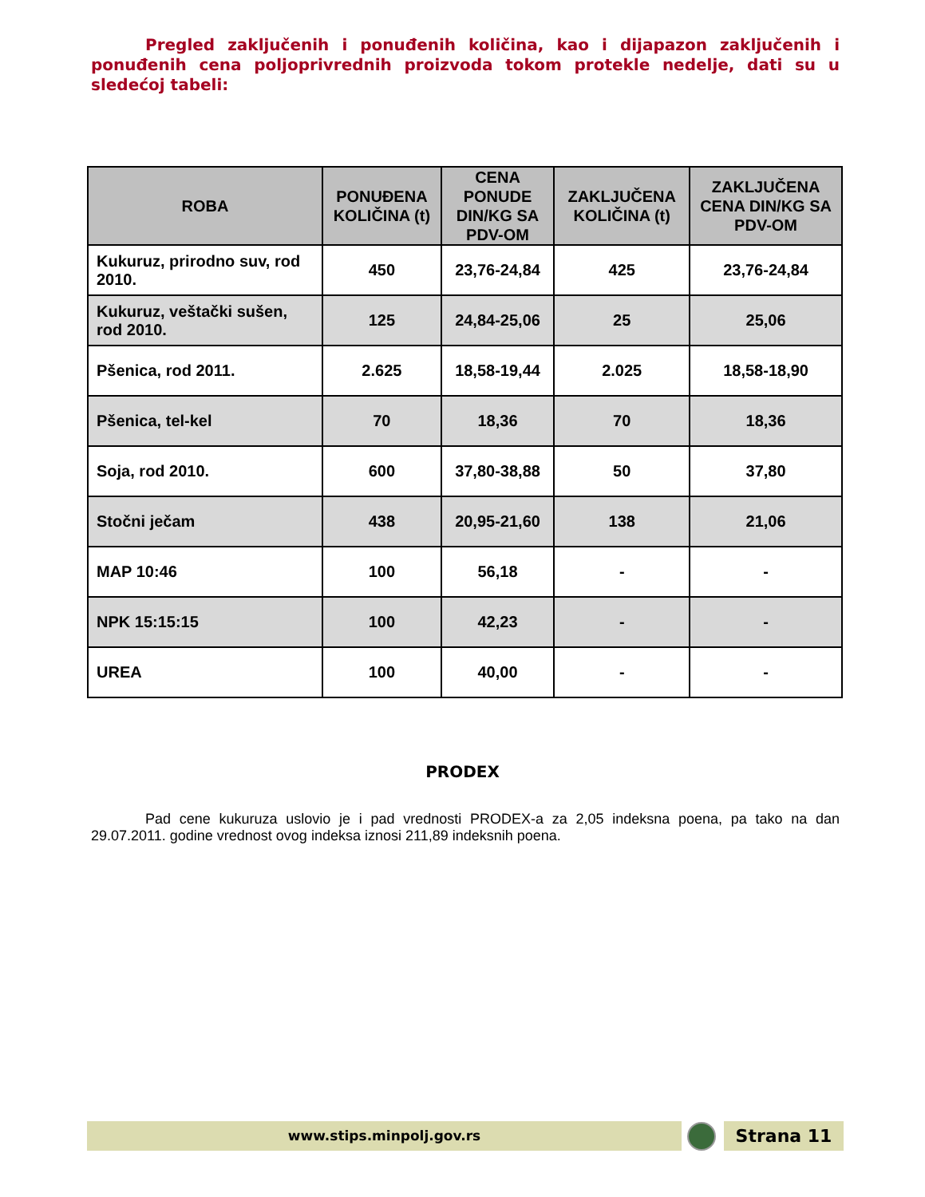Pregled zaključenih i ponuđenih količina, kao i dijapazon zaključenih i ponuđenih cena poljoprivrednih proizvoda tokom protekle nedelje, dati su u sledećoj tabeli:
| ROBA | PONUĐENA KOLIČINA (t) | CENA PONUDE DIN/KG SA PDV-OM | ZAKLJUČENA KOLIČINA (t) | ZAKLJUČENA CENA DIN/KG SA PDV-OM |
| --- | --- | --- | --- | --- |
| Kukuruz, prirodno suv, rod 2010. | 450 | 23,76-24,84 | 425 | 23,76-24,84 |
| Kukuruz, veštački sušen, rod 2010. | 125 | 24,84-25,06 | 25 | 25,06 |
| Pšenica, rod 2011. | 2.625 | 18,58-19,44 | 2.025 | 18,58-18,90 |
| Pšenica, tel-kel | 70 | 18,36 | 70 | 18,36 |
| Soja, rod 2010. | 600 | 37,80-38,88 | 50 | 37,80 |
| Stočni ječam | 438 | 20,95-21,60 | 138 | 21,06 |
| MAP 10:46 | 100 | 56,18 | - | - |
| NPK 15:15:15 | 100 | 42,23 | - | - |
| UREA | 100 | 40,00 | - | - |
PRODEX
Pad cene kukuruza uslovio je i pad vrednosti PRODEX-a za 2,05 indeksna poena, pa tako na dan 29.07.2011. godine vrednost ovog indeksa iznosi 211,89 indeksnih poena.
www.stips.minpolj.gov.rs Strana 11